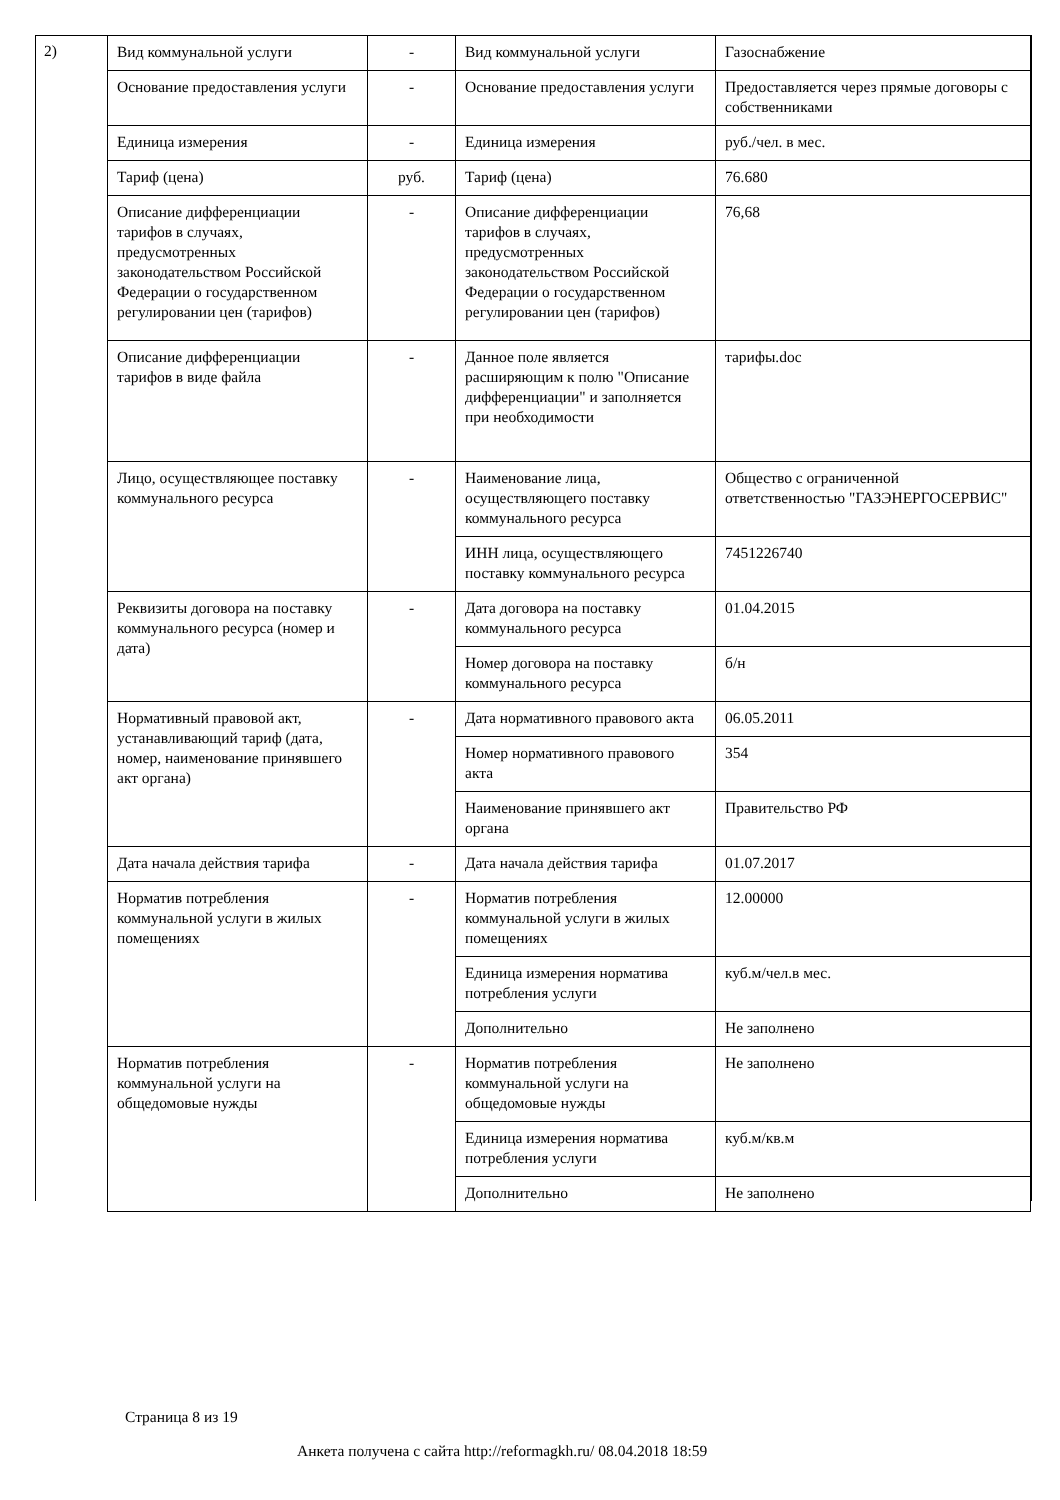2)
| Вид коммунальной услуги | - | Вид коммунальной услуги | Газоснабжение |
| Основание предоставления услуги | - | Основание предоставления услуги | Предоставляется через прямые договоры с собственниками |
| Единица измерения | - | Единица измерения | руб./чел. в мес. |
| Тариф (цена) | руб. | Тариф (цена) | 76.680 |
| Описание дифференциации тарифов в случаях, предусмотренных законодательством Российской Федерации о государственном регулировании цен (тарифов) | - | Описание дифференциации тарифов в случаях, предусмотренных законодательством Российской Федерации о государственном регулировании цен (тарифов) | 76,68 |
| Описание дифференциации тарифов в виде файла | - | Данное поле является расширяющим к полю "Описание дифференциации" и заполняется при необходимости | тарифы.doc |
| Лицо, осуществляющее поставку коммунального ресурса | - | Наименование лица, осуществляющего поставку коммунального ресурса | Общество с ограниченной ответственностью "ГАЗЭНЕРГОСЕРВИС" |
| | | ИНН лица, осуществляющего поставку коммунального ресурса | 7451226740 |
| Реквизиты договора на поставку коммунального ресурса (номер и дата) | - | Дата договора на поставку коммунального ресурса | 01.04.2015 |
| | | Номер договора на поставку коммунального ресурса | б/н |
| Нормативный правовой акт, устанавливающий тариф (дата, номер, наименование принявшего акт органа) | - | Дата нормативного правового акта | 06.05.2011 |
| | | Номер нормативного правового акта | 354 |
| | | Наименование принявшего акт органа | Правительство РФ |
| Дата начала действия тарифа | - | Дата начала действия тарифа | 01.07.2017 |
| Норматив потребления коммунальной услуги в жилых помещениях | - | Норматив потребления коммунальной услуги в жилых помещениях | 12.00000 |
| | | Единица измерения норматива потребления услуги | куб.м/чел.в мес. |
| | | Дополнительно | Не заполнено |
| Норматив потребления коммунальной услуги на общедомовые нужды | - | Норматив потребления коммунальной услуги на общедомовые нужды | Не заполнено |
| | | Единица измерения норматива потребления услуги | куб.м/кв.м |
| | | Дополнительно | Не заполнено |
Страница 8 из 19
Анкета получена с сайта http://reformagkh.ru/ 08.04.2018 18:59